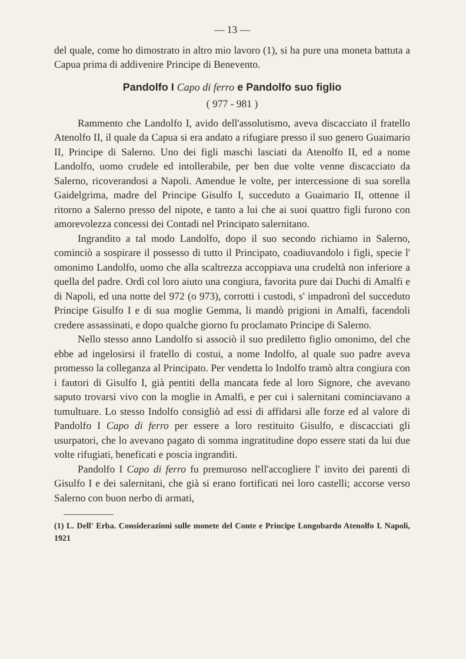— 13 —
del quale, come ho dimostrato in altro mio lavoro (1), si ha pure una moneta battuta a Capua prima di addivenire Principe di Benevento.
Pandolfo I Capo di ferro e Pandolfo suo figlio
( 977 - 981 )
Rammento che Landolfo I, avido dell'assolutismo, aveva discacciato il fratello Atenolfo II, il quale da Capua si era andato a rifugiare presso il suo genero Guaimario II, Principe di Salerno. Uno dei figli maschi lasciati da Atenolfo II, ed a nome Landolfo, uomo crudele ed intollerabile, per ben due volte venne discacciato da Salerno, ricoverandosi a Napoli. Amendue le volte, per intercessione di sua sorella Gaidelgrima, madre del Principe Gisulfo I, succeduto a Guaimario II, ottenne il ritorno a Salerno presso del nipote, e tanto a lui che ai suoi quattro figli furono con amorevolezza concessi dei Contadi nel Principato salernitano.
Ingrandito a tal modo Landolfo, dopo il suo secondo richiamo in Salerno, cominciò a sospirare il possesso di tutto il Principato, coadiuvandolo i figli, specie l' omonimo Landolfo, uomo che alla scaltrezza accoppiava una crudeltà non inferiore a quella del padre. Ordì col loro aiuto una congiura, favorita pure dai Duchi di Amalfi e di Napoli, ed una notte del 972 (o 973), corrotti i custodi, s' impadronì del succeduto Principe Gisulfo I e di sua moglie Gemma, li mandò prigioni in Amalfi, facendoli credere assassinati, e dopo qualche giorno fu proclamato Principe di Salerno.
Nello stesso anno Landolfo si associò il suo prediletto figlio omonimo, del che ebbe ad ingelosirsi il fratello di costui, a nome Indolfo, al quale suo padre aveva promesso la colleganza al Principato. Per vendetta lo Indolfo tramò altra congiura con i fautori di Gisulfo I, già pentiti della mancata fede al loro Signore, che avevano saputo trovarsi vivo con la moglie in Amalfi, e per cui i salernitani cominciavano a tumultuare. Lo stesso Indolfo consigliò ad essi di affidarsi alle forze ed al valore di Pandolfo I Capo di ferro per essere a loro restituito Gisulfo, e discacciati gli usurpatori, che lo avevano pagato di somma ingratitudine dopo essere stati da lui due volte rifugiati, beneficati e poscia ingranditi.
Pandolfo I Capo di ferro fu premuroso nell'accogliere l' invito dei parenti di Gisulfo I e dei salernitani, che già si erano fortificati nei loro castelli; accorse verso Salerno con buon nerbo di armati,
(1) L. Dell' Erba. Considerazioni sulle monete del Conte e Principe Longobardo Atenolfo I. Napoli, 1921